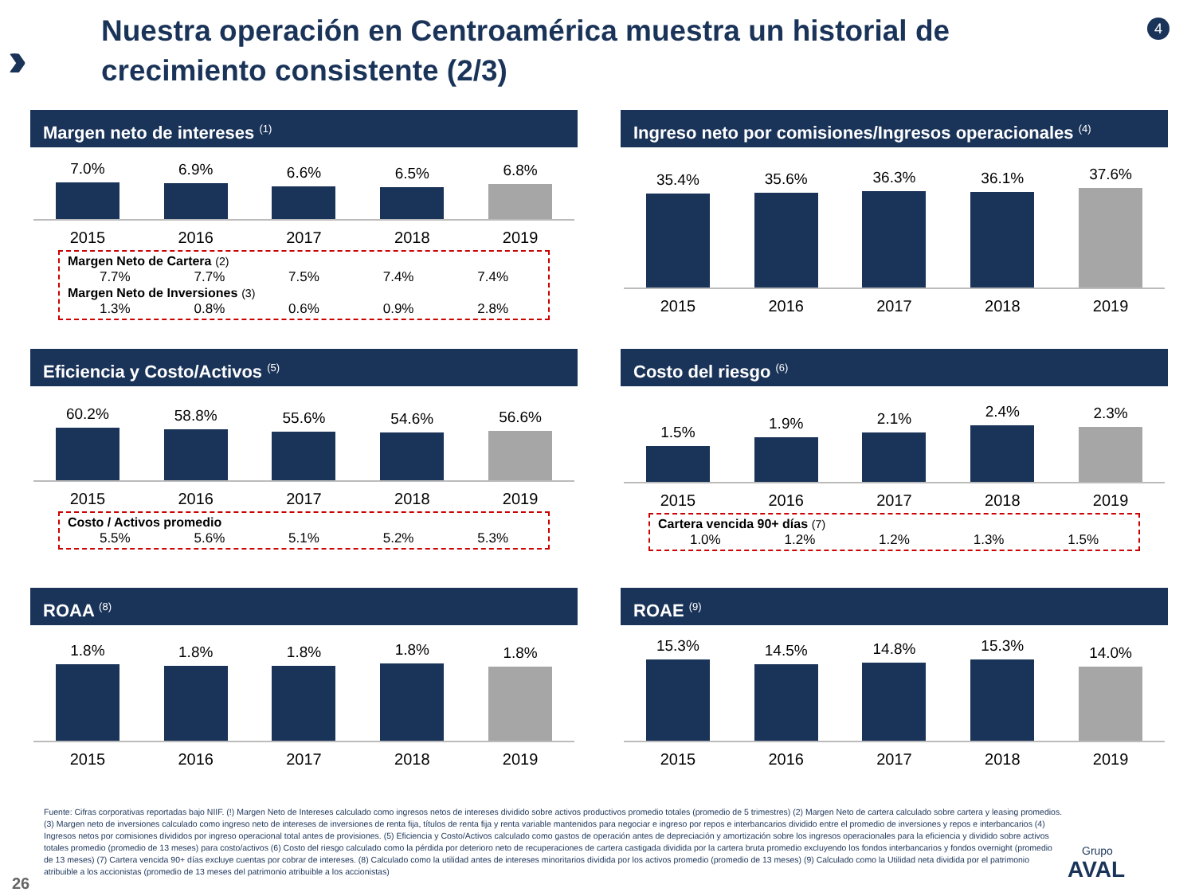›››
Nuestra operación en Centroamérica muestra un historial de crecimiento consistente (2/3)
4
Margen neto de intereses <sup>(1)</sup>
7.0%
6.9%
6.6%
6.5%
6.8%
2015 2016 2017 2018 2019
Margen Neto de Cartera (2)
7.7% 7.7% 7.5% 7.4% 7.4%
Margen Neto de Inversiones (3)
1.3% 0.8% 0.6% 0.9% 2.8%
Ingreso neto por comisiones/Ingresos operacionales <sup>(4)</sup>
35.4%
35.6%
36.3%
36.1%
37.6%
2015 2016 2017 2018 2019
Eficiencia y Costo/Activos <sup>(5)</sup>
60.2%
58.8%
55.6%
54.6%
56.6%
2015 2016 2017 2018 2019
Costo / Activos promedio
5.5% 5.6% 5.1% 5.2% 5.3%
Costo del riesgo <sup>(6)</sup>
1.5%
1.9%
2.1%
2.4%
2.3%
2015 2016 2017 2018 2019
Cartera vencida 90+ días (7)
1.0% 1.2% 1.2% 1.3% 1.5%
ROAA <sup>(8)</sup>
1.8%
1.8%
1.8%
1.8%
1.8%
2015 2016 2017 2018 2019
ROAE <sup>(9)</sup>
15.3%
14.5%
14.8%
15.3%
14.0%
2015 2016 2017 2018 2019
Fuente: Cifras corporativas reportadas bajo NIIF. (!) Margen Neto de Intereses calculado como ingresos netos de intereses dividido sobre activos productivos promedio totales (promedio de 5 trimestres) (2) Margen Neto de cartera calculado sobre cartera y leasing promedios. (3) Margen neto de inversiones calculado como ingreso neto de intereses de inversiones de renta fija, títulos de renta fija y renta variable mantenidos para negociar e ingreso por repos e interbancarios dividido entre el promedio de inversiones y repos e interbancarios (4) Ingresos netos por comisiones divididos por ingreso operacional total antes de provisiones. (5) Eficiencia y Costo/Activos calculado como gastos de operación antes de depreciación y amortización sobre los ingresos operacionales para la eficiencia y dividido sobre activos totales promedio (promedio de 13 meses) para costo/activos (6) Costo del riesgo calculado como la pérdida por deterioro neto de recuperaciones de cartera castigada dividida por la cartera bruta promedio excluyendo los fondos interbancarios y fondos overnight (promedio de 13 meses) (7) Cartera vencida 90+ días excluye cuentas por cobrar de intereses. (8) Calculado como la utilidad antes de intereses minoritarios dividida por los activos promedio (promedio de 13 meses) (9) Calculado como la Utilidad neta dividida por el patrimonio atribuible a los accionistas (promedio de 13 meses del patrimonio atribuible a los accionistas)
26
Grupo
AVAL